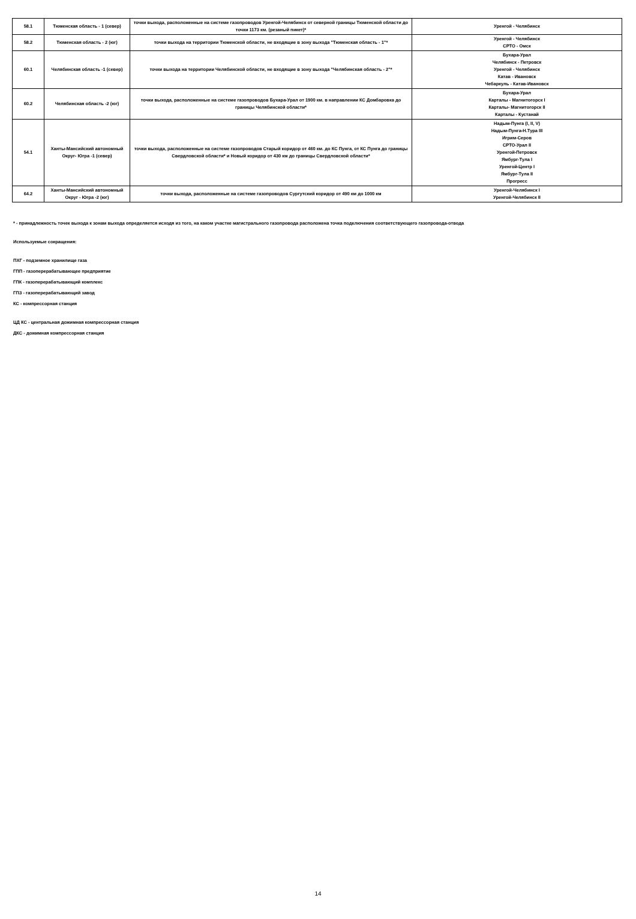| 58.1 | Тюменская область - 1 (север) | точки выхода, расположенные на системе газопроводов Уренгой-Челябинск от северной границы Тюменской области до точки 1173 км. (резаный пикет)* | Уренгой - Челябинск |
| 58.2 | Тюменская область - 2 (юг) | точки выхода на территории Тюменской области, не входящие в зону выхода "Тюменская область - 1"* | Уренгой - Челябинск СРТО - Омск |
| 60.1 | Челябинская область -1 (север) | точки выхода на территории Челябинской области, не входящие в зону выхода "Челябинская область - 2"* | Бухара-Урал Челябинск - Петровск Уренгой - Челябинск Катав - Ивановск Чебаркуль - Катав-Ивановск |
| 60.2 | Челябинская область -2 (юг) | точки выхода, расположенные на системе газопроводов Бухара-Урал от 1900 км. в направлении КС Домбаровка до границы Челябинской области* | Бухара-Урал Карталы - Магнитогорск I Карталы- Магнитогорск II Карталы - Кустанай |
| 54.1 | Ханты-Мансийский автономный Округ- Югра -1 (север) | точки выхода, расположенные на системе газопроводов Старый коридор от 460 км. до КС Пунга, от КС Пунга до границы Свердловской области* и Новый коридор от 430 км до границы Свердловской области* | Надым-Пунга (I, II, V) Надым-Пунга-Н.Тура III Игрим-Серов СРТО-Урал II Уренгой-Петровск Ямбург-Тула I Уренгой-Центр I Ямбург-Тула II Прогресс |
| 64.2 | Ханты-Мансийский автономный Округ - Югра -2 (юг) | точки выхода, расположенные на системе газопроводов Сургутский коридор от 490 км до 1000 км | Уренгой-Челябинск I Уренгой-Челябинск II |
* - принадлежность точек выхода к зонам выхода определяется исходя из того, на каком участке магистрального газопровода расположена точка подключения соответствующего газопровода-отвода
Используемые сокращения:
ПХГ - подземное хранилище газа
ГПП - газоперерабатывающее предприятие
ГПК - газоперерабатывающий комплекс
ГПЗ - газоперерабатывающий завод
КС - компрессорная станция
ЦД КС - центральная дожимная компрессорная станция
ДКС - дожимная компрессорная станция
14